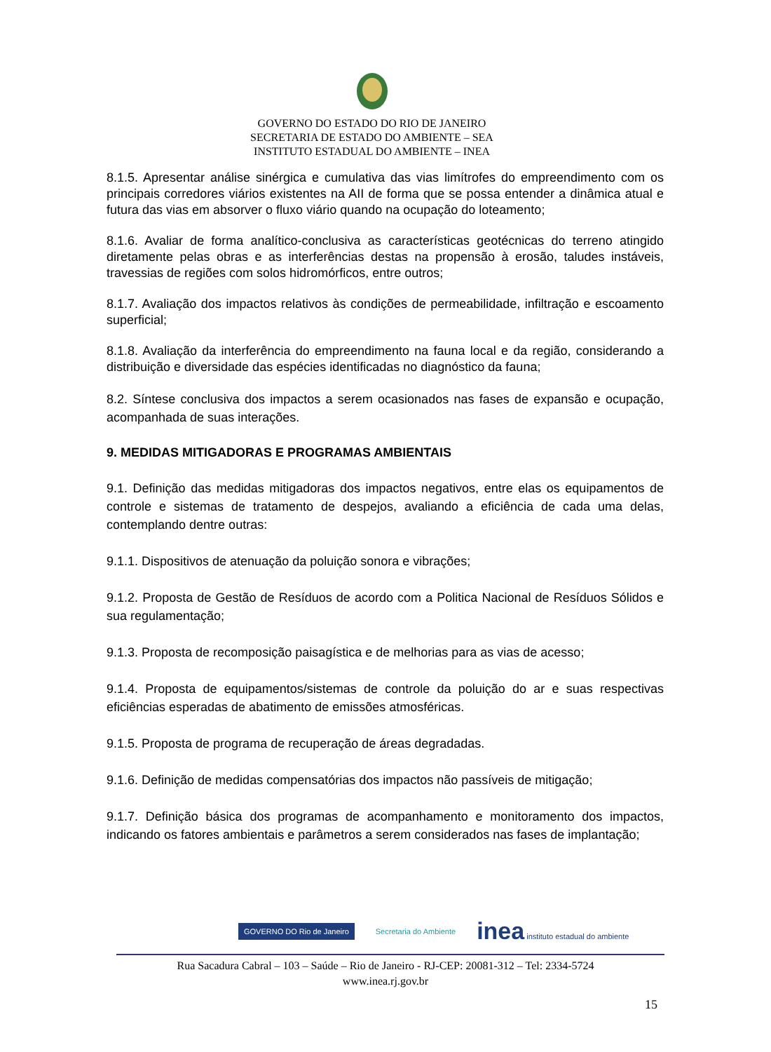GOVERNO DO ESTADO DO RIO DE JANEIRO
SECRETARIA DE ESTADO DO AMBIENTE – SEA
INSTITUTO ESTADUAL DO AMBIENTE – INEA
8.1.5. Apresentar análise sinérgica e cumulativa das vias limítrofes do empreendimento com os principais corredores viários existentes na AII de forma que se possa entender a dinâmica atual e futura das vias em absorver o fluxo viário quando na ocupação do loteamento;
8.1.6. Avaliar de forma analítico-conclusiva as características geotécnicas do terreno atingido diretamente pelas obras e as interferências destas na propensão à erosão, taludes instáveis, travessias de regiões com solos hidromórficos, entre outros;
8.1.7. Avaliação dos impactos relativos às condições de permeabilidade, infiltração e escoamento superficial;
8.1.8. Avaliação da interferência do empreendimento na fauna local e da região, considerando a distribuição e diversidade das espécies identificadas no diagnóstico da fauna;
8.2. Síntese conclusiva dos impactos a serem ocasionados nas fases de expansão e ocupação, acompanhada de suas interações.
9. MEDIDAS MITIGADORAS E PROGRAMAS AMBIENTAIS
9.1. Definição das medidas mitigadoras dos impactos negativos, entre elas os equipamentos de controle e sistemas de tratamento de despejos, avaliando a eficiência de cada uma delas, contemplando dentre outras:
9.1.1. Dispositivos de atenuação da poluição sonora e vibrações;
9.1.2. Proposta de Gestão de Resíduos de acordo com a Politica Nacional de Resíduos Sólidos e sua regulamentação;
9.1.3. Proposta de recomposição paisagística e de melhorias para as vias de acesso;
9.1.4. Proposta de equipamentos/sistemas de controle da poluição do ar e suas respectivas eficiências esperadas de abatimento de emissões atmosféricas.
9.1.5. Proposta de programa de recuperação de áreas degradadas.
9.1.6. Definição de medidas compensatórias dos impactos não passíveis de mitigação;
9.1.7. Definição básica dos programas de acompanhamento e monitoramento dos impactos, indicando os fatores ambientais e parâmetros a serem considerados nas fases de implantação;
GOVERNO DO Rio de Janeiro Secretaria do Ambiente inea instituto estadual do ambiente
Rua Sacadura Cabral – 103 – Saúde – Rio de Janeiro - RJ-CEP: 20081-312 – Tel: 2334-5724
www.inea.rj.gov.br
15